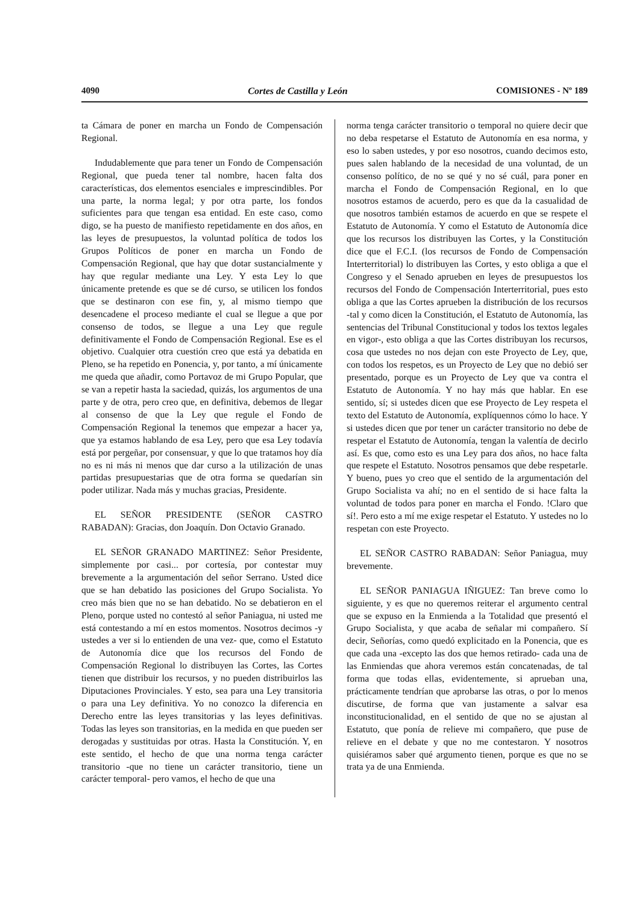4090 Cortes de Castilla y León COMISIONES - Nº 189
ta Cámara de poner en marcha un Fondo de Compensación Regional.
Indudablemente que para tener un Fondo de Compensación Regional, que pueda tener tal nombre, hacen falta dos características, dos elementos esenciales e imprescindibles. Por una parte, la norma legal; y por otra parte, los fondos suficientes para que tengan esa entidad. En este caso, como digo, se ha puesto de manifiesto repetidamente en dos años, en las leyes de presupuestos, la voluntad política de todos los Grupos Políticos de poner en marcha un Fondo de Compensación Regional, que hay que dotar sustancialmente y hay que regular mediante una Ley. Y esta Ley lo que únicamente pretende es que se dé curso, se utilicen los fondos que se destinaron con ese fin, y, al mismo tiempo que desencadene el proceso mediante el cual se llegue a que por consenso de todos, se llegue a una Ley que regule definitivamente el Fondo de Compensación Regional. Ese es el objetivo. Cualquier otra cuestión creo que está ya debatida en Pleno, se ha repetido en Ponencia, y, por tanto, a mí únicamente me queda que añadir, como Portavoz de mi Grupo Popular, que se van a repetir hasta la saciedad, quizás, los argumentos de una parte y de otra, pero creo que, en definitiva, debemos de llegar al consenso de que la Ley que regule el Fondo de Compensación Regional la tenemos que empezar a hacer ya, que ya estamos hablando de esa Ley, pero que esa Ley todavía está por pergeñar, por consensuar, y que lo que tratamos hoy día no es ni más ni menos que dar curso a la utilización de unas partidas presupuestarias que de otra forma se quedarían sin poder utilizar. Nada más y muchas gracias, Presidente.
EL SEÑOR PRESIDENTE (SEÑOR CASTRO RABADAN): Gracias, don Joaquín. Don Octavio Granado.
EL SEÑOR GRANADO MARTINEZ: Señor Presidente, simplemente por casi... por cortesía, por contestar muy brevemente a la argumentación del señor Serrano. Usted dice que se han debatido las posiciones del Grupo Socialista. Yo creo más bien que no se han debatido. No se debatieron en el Pleno, porque usted no contestó al señor Paniagua, ni usted me está contestando a mí en estos momentos. Nosotros decimos -y ustedes a ver si lo entienden de una vez- que, como el Estatuto de Autonomía dice que los recursos del Fondo de Compensación Regional lo distribuyen las Cortes, las Cortes tienen que distribuir los recursos, y no pueden distribuirlos las Diputaciones Provinciales. Y esto, sea para una Ley transitoria o para una Ley definitiva. Yo no conozco la diferencia en Derecho entre las leyes transitorias y las leyes definitivas. Todas las leyes son transitorias, en la medida en que pueden ser derogadas y sustituidas por otras. Hasta la Constitución. Y, en este sentido, el hecho de que una norma tenga carácter transitorio -que no tiene un carácter transitorio, tiene un carácter temporal- pero vamos, el hecho de que una
norma tenga carácter transitorio o temporal no quiere decir que no deba respetarse el Estatuto de Autonomía en esa norma, y eso lo saben ustedes, y por eso nosotros, cuando decimos esto, pues salen hablando de la necesidad de una voluntad, de un consenso político, de no se qué y no sé cuál, para poner en marcha el Fondo de Compensación Regional, en lo que nosotros estamos de acuerdo, pero es que da la casualidad de que nosotros también estamos de acuerdo en que se respete el Estatuto de Autonomía. Y como el Estatuto de Autonomía dice que los recursos los distribuyen las Cortes, y la Constitución dice que el F.C.I. (los recursos de Fondo de Compensación Interterritorial) lo distribuyen las Cortes, y esto obliga a que el Congreso y el Senado aprueben en leyes de presupuestos los recursos del Fondo de Compensación Interterritorial, pues esto obliga a que las Cortes aprueben la distribución de los recursos -tal y como dicen la Constitución, el Estatuto de Autonomía, las sentencias del Tribunal Constitucional y todos los textos legales en vigor-, esto obliga a que las Cortes distribuyan los recursos, cosa que ustedes no nos dejan con este Proyecto de Ley, que, con todos los respetos, es un Proyecto de Ley que no debió ser presentado, porque es un Proyecto de Ley que va contra el Estatuto de Autonomía. Y no hay más que hablar. En ese sentido, sí; si ustedes dicen que ese Proyecto de Ley respeta el texto del Estatuto de Autonomía, explíquennos cómo lo hace. Y si ustedes dicen que por tener un carácter transitorio no debe de respetar el Estatuto de Autonomía, tengan la valentía de decirlo así. Es que, como esto es una Ley para dos años, no hace falta que respete el Estatuto. Nosotros pensamos que debe respetarle. Y bueno, pues yo creo que el sentido de la argumentación del Grupo Socialista va ahí; no en el sentido de si hace falta la voluntad de todos para poner en marcha el Fondo. !Claro que sí!. Pero esto a mí me exige respetar el Estatuto. Y ustedes no lo respetan con este Proyecto.
EL SEÑOR CASTRO RABADAN: Señor Paniagua, muy brevemente.
EL SEÑOR PANIAGUA IÑIGUEZ: Tan breve como lo siguiente, y es que no queremos reiterar el argumento central que se expuso en la Enmienda a la Totalidad que presentó el Grupo Socialista, y que acaba de señalar mi compañero. Sí decir, Señorías, como quedó explicitado en la Ponencia, que es que cada una -excepto las dos que hemos retirado- cada una de las Enmiendas que ahora veremos están concatenadas, de tal forma que todas ellas, evidentemente, si aprueban una, prácticamente tendrían que aprobarse las otras, o por lo menos discutirse, de forma que van justamente a salvar esa inconstitucionalidad, en el sentido de que no se ajustan al Estatuto, que ponía de relieve mi compañero, que puse de relieve en el debate y que no me contestaron. Y nosotros quisiéramos saber qué argumento tienen, porque es que no se trata ya de una Enmienda.